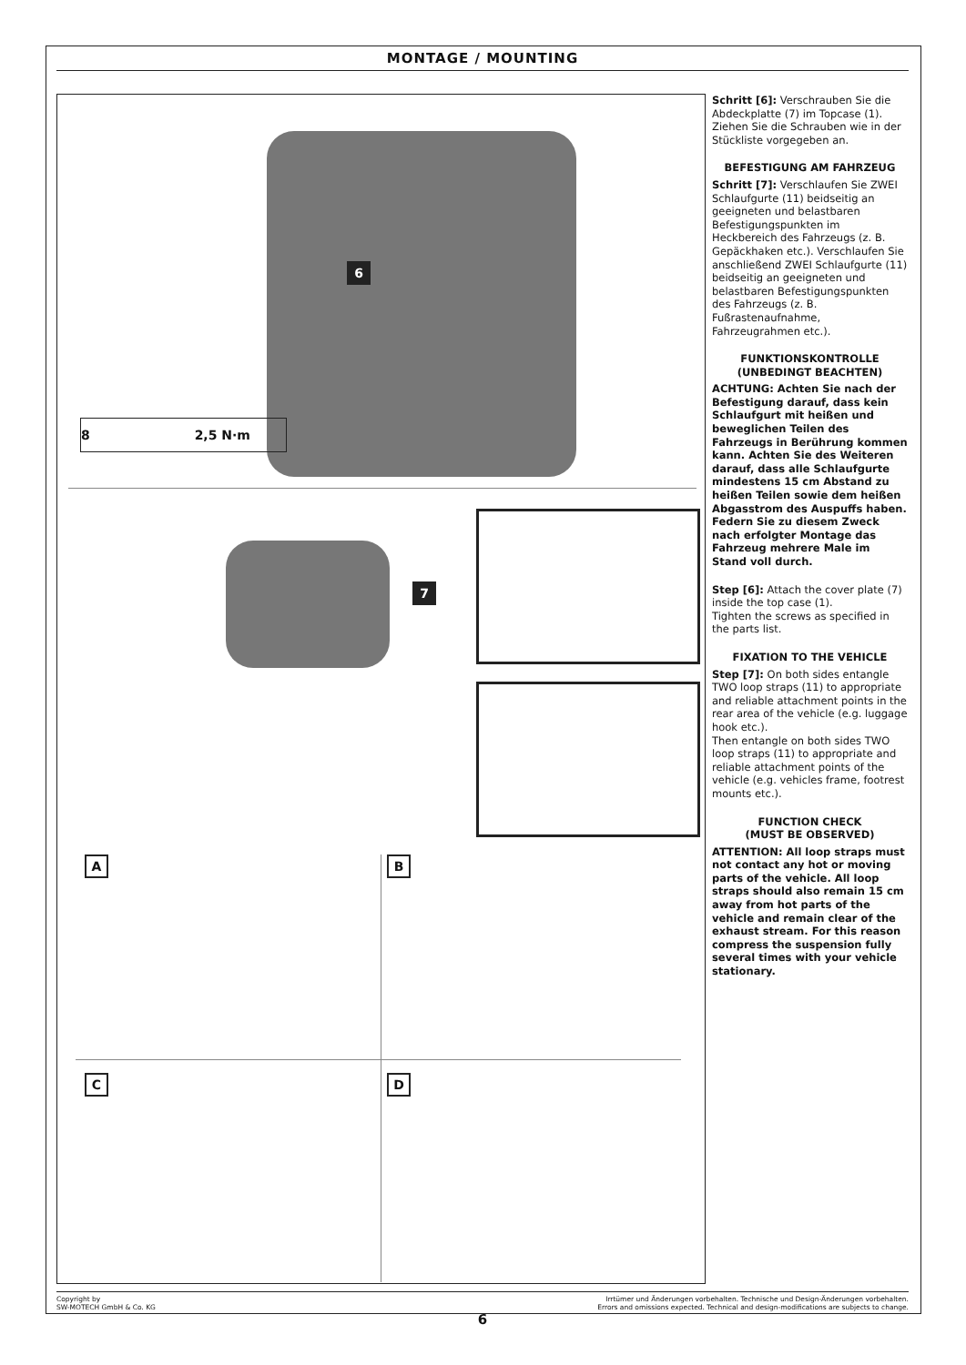MONTAGE / MOUNTING
6
8 2,5 N·m
7
A B
C D
Schritt [6]: Verschrauben Sie die Abdeckplatte (7) im Topcase (1). Ziehen Sie die Schrauben wie in der Stückliste vorgegeben an.
BEFESTIGUNG AM FAHRZEUG
Schritt [7]: Verschlaufen Sie ZWEI Schlaufgurte (11) beidseitig an geeigneten und belastbaren Befestigungspunkten im Heckbereich des Fahrzeugs (z. B. Gepäckhaken etc.). Verschlaufen Sie anschließend ZWEI Schlaufgurte (11) beidseitig an geeigneten und belastbaren Befestigungspunkten des Fahrzeugs (z. B. Fußrastenaufnahme, Fahrzeugrahmen etc.).
FUNKTIONSKONTROLLE
(UNBEDINGT BEACHTEN)
ACHTUNG: Achten Sie nach der Befestigung darauf, dass kein Schlaufgurt mit heißen und beweglichen Teilen des Fahrzeugs in Berührung kommen kann. Achten Sie des Weiteren darauf, dass alle Schlaufgurte mindestens 15 cm Abstand zu heißen Teilen sowie dem heißen Abgasstrom des Auspuffs haben. Federn Sie zu diesem Zweck nach erfolgter Montage das Fahrzeug mehrere Male im Stand voll durch.
Step [6]: Attach the cover plate (7) inside the top case (1).
Tighten the screws as specified in the parts list.
FIXATION TO THE VEHICLE
Step [7]: On both sides entangle TWO loop straps (11) to appropriate and reliable attachment points in the rear area of the vehicle (e.g. luggage hook etc.).
Then entangle on both sides TWO loop straps (11) to appropriate and reliable attachment points of the vehicle (e.g. vehicles frame, footrest mounts etc.).
FUNCTION CHECK
(MUST BE OBSERVED)
ATTENTION: All loop straps must not contact any hot or moving parts of the vehicle. All loop straps should also remain 15 cm away from hot parts of the vehicle and remain clear of the exhaust stream. For this reason compress the suspension fully several times with your vehicle stationary.
Copyright by
SW-MOTECH GmbH & Co. KG
Irrtümer und Änderungen vorbehalten. Technische und Design-Änderungen vorbehalten.
Errors and omissions expected. Technical and design-modifications are subjects to change.
6